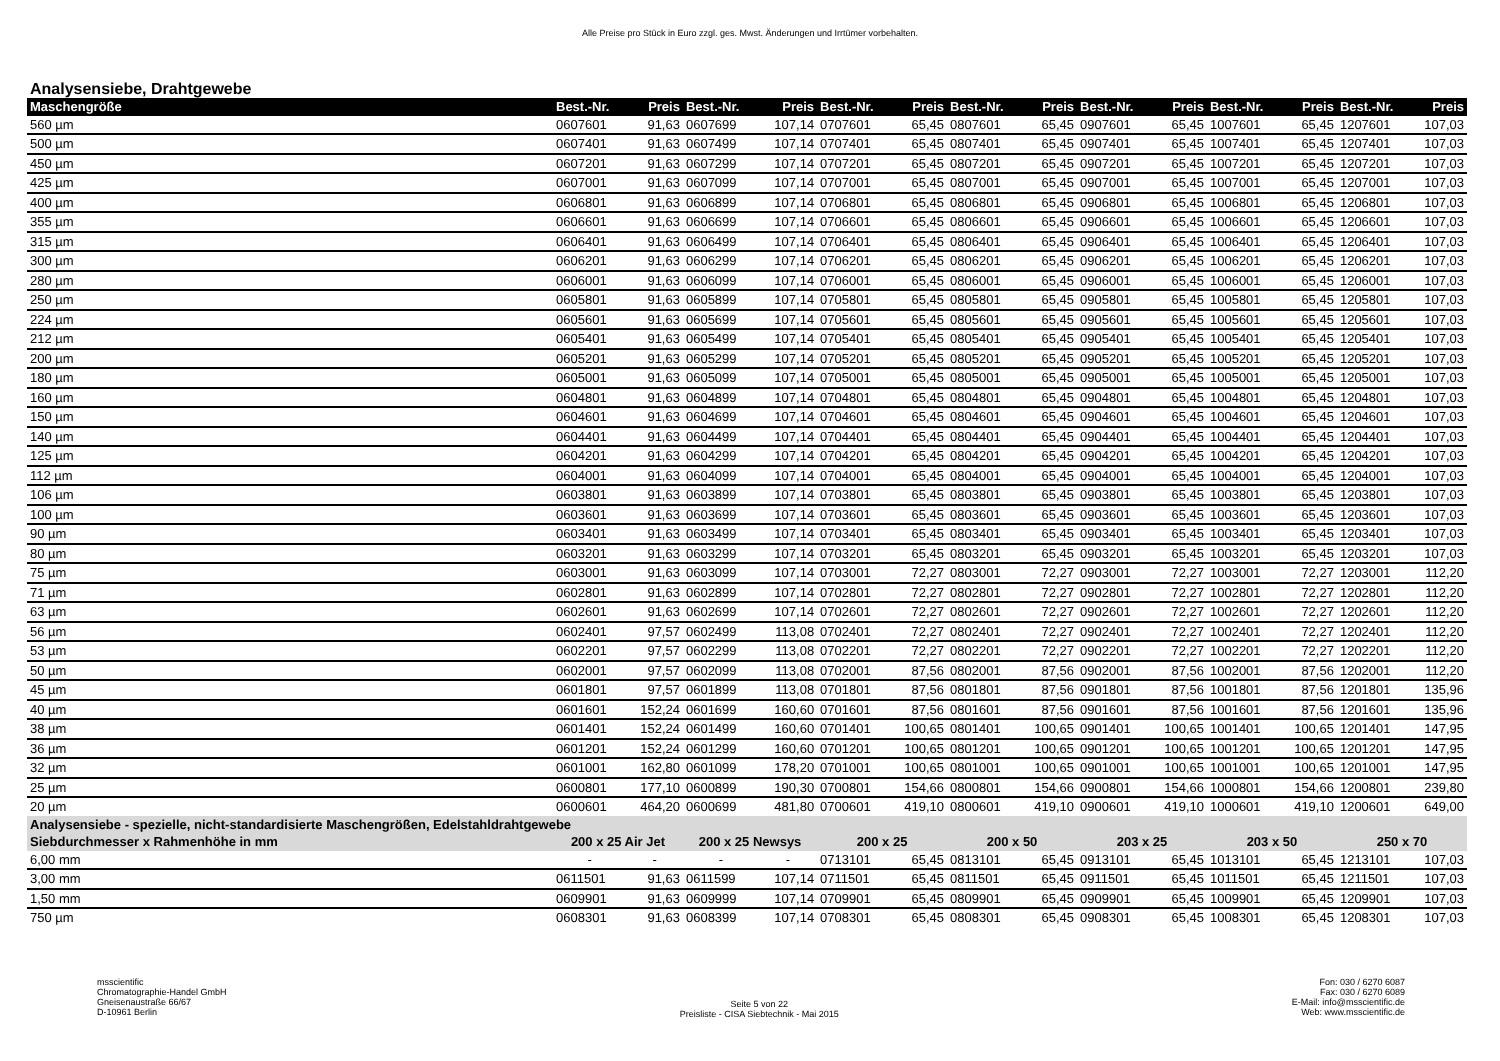Alle Preise pro Stück in Euro zzgl. ges. Mwst. Änderungen und Irrtümer vorbehalten.
Analysensiebe, Drahtgewebe
| Maschengröße | Best.-Nr. | Preis | Best.-Nr. | Preis | Best.-Nr. | Preis | Best.-Nr. | Preis | Best.-Nr. | Preis | Best.-Nr. | Preis | Best.-Nr. | Preis |
| --- | --- | --- | --- | --- | --- | --- | --- | --- | --- | --- | --- | --- | --- | --- |
| 560 µm | 0607601 | 91,63 | 0607699 | 107,14 | 0707601 | 65,45 | 0807601 | 65,45 | 0907601 | 65,45 | 1007601 | 65,45 | 1207601 | 107,03 |
| 500 µm | 0607401 | 91,63 | 0607499 | 107,14 | 0707401 | 65,45 | 0807401 | 65,45 | 0907401 | 65,45 | 1007401 | 65,45 | 1207401 | 107,03 |
| 450 µm | 0607201 | 91,63 | 0607299 | 107,14 | 0707201 | 65,45 | 0807201 | 65,45 | 0907201 | 65,45 | 1007201 | 65,45 | 1207201 | 107,03 |
| 425 µm | 0607001 | 91,63 | 0607099 | 107,14 | 0707001 | 65,45 | 0807001 | 65,45 | 0907001 | 65,45 | 1007001 | 65,45 | 1207001 | 107,03 |
| 400 µm | 0606801 | 91,63 | 0606899 | 107,14 | 0706801 | 65,45 | 0806801 | 65,45 | 0906801 | 65,45 | 1006801 | 65,45 | 1206801 | 107,03 |
| 355 µm | 0606601 | 91,63 | 0606699 | 107,14 | 0706601 | 65,45 | 0806601 | 65,45 | 0906601 | 65,45 | 1006601 | 65,45 | 1206601 | 107,03 |
| 315 µm | 0606401 | 91,63 | 0606499 | 107,14 | 0706401 | 65,45 | 0806401 | 65,45 | 0906401 | 65,45 | 1006401 | 65,45 | 1206401 | 107,03 |
| 300 µm | 0606201 | 91,63 | 0606299 | 107,14 | 0706201 | 65,45 | 0806201 | 65,45 | 0906201 | 65,45 | 1006201 | 65,45 | 1206201 | 107,03 |
| 280 µm | 0606001 | 91,63 | 0606099 | 107,14 | 0706001 | 65,45 | 0806001 | 65,45 | 0906001 | 65,45 | 1006001 | 65,45 | 1206001 | 107,03 |
| 250 µm | 0605801 | 91,63 | 0605899 | 107,14 | 0705801 | 65,45 | 0805801 | 65,45 | 0905801 | 65,45 | 1005801 | 65,45 | 1205801 | 107,03 |
| 224 µm | 0605601 | 91,63 | 0605699 | 107,14 | 0705601 | 65,45 | 0805601 | 65,45 | 0905601 | 65,45 | 1005601 | 65,45 | 1205601 | 107,03 |
| 212 µm | 0605401 | 91,63 | 0605499 | 107,14 | 0705401 | 65,45 | 0805401 | 65,45 | 0905401 | 65,45 | 1005401 | 65,45 | 1205401 | 107,03 |
| 200 µm | 0605201 | 91,63 | 0605299 | 107,14 | 0705201 | 65,45 | 0805201 | 65,45 | 0905201 | 65,45 | 1005201 | 65,45 | 1205201 | 107,03 |
| 180 µm | 0605001 | 91,63 | 0605099 | 107,14 | 0705001 | 65,45 | 0805001 | 65,45 | 0905001 | 65,45 | 1005001 | 65,45 | 1205001 | 107,03 |
| 160 µm | 0604801 | 91,63 | 0604899 | 107,14 | 0704801 | 65,45 | 0804801 | 65,45 | 0904801 | 65,45 | 1004801 | 65,45 | 1204801 | 107,03 |
| 150 µm | 0604601 | 91,63 | 0604699 | 107,14 | 0704601 | 65,45 | 0804601 | 65,45 | 0904601 | 65,45 | 1004601 | 65,45 | 1204601 | 107,03 |
| 140 µm | 0604401 | 91,63 | 0604499 | 107,14 | 0704401 | 65,45 | 0804401 | 65,45 | 0904401 | 65,45 | 1004401 | 65,45 | 1204401 | 107,03 |
| 125 µm | 0604201 | 91,63 | 0604299 | 107,14 | 0704201 | 65,45 | 0804201 | 65,45 | 0904201 | 65,45 | 1004201 | 65,45 | 1204201 | 107,03 |
| 112 µm | 0604001 | 91,63 | 0604099 | 107,14 | 0704001 | 65,45 | 0804001 | 65,45 | 0904001 | 65,45 | 1004001 | 65,45 | 1204001 | 107,03 |
| 106 µm | 0603801 | 91,63 | 0603899 | 107,14 | 0703801 | 65,45 | 0803801 | 65,45 | 0903801 | 65,45 | 1003801 | 65,45 | 1203801 | 107,03 |
| 100 µm | 0603601 | 91,63 | 0603699 | 107,14 | 0703601 | 65,45 | 0803601 | 65,45 | 0903601 | 65,45 | 1003601 | 65,45 | 1203601 | 107,03 |
| 90 µm | 0603401 | 91,63 | 0603499 | 107,14 | 0703401 | 65,45 | 0803401 | 65,45 | 0903401 | 65,45 | 1003401 | 65,45 | 1203401 | 107,03 |
| 80 µm | 0603201 | 91,63 | 0603299 | 107,14 | 0703201 | 65,45 | 0803201 | 65,45 | 0903201 | 65,45 | 1003201 | 65,45 | 1203201 | 107,03 |
| 75 µm | 0603001 | 91,63 | 0603099 | 107,14 | 0703001 | 72,27 | 0803001 | 72,27 | 0903001 | 72,27 | 1003001 | 72,27 | 1203001 | 112,20 |
| 71 µm | 0602801 | 91,63 | 0602899 | 107,14 | 0702801 | 72,27 | 0802801 | 72,27 | 0902801 | 72,27 | 1002801 | 72,27 | 1202801 | 112,20 |
| 63 µm | 0602601 | 91,63 | 0602699 | 107,14 | 0702601 | 72,27 | 0802601 | 72,27 | 0902601 | 72,27 | 1002601 | 72,27 | 1202601 | 112,20 |
| 56 µm | 0602401 | 97,57 | 0602499 | 113,08 | 0702401 | 72,27 | 0802401 | 72,27 | 0902401 | 72,27 | 1002401 | 72,27 | 1202401 | 112,20 |
| 53 µm | 0602201 | 97,57 | 0602299 | 113,08 | 0702201 | 72,27 | 0802201 | 72,27 | 0902201 | 72,27 | 1002201 | 72,27 | 1202201 | 112,20 |
| 50 µm | 0602001 | 97,57 | 0602099 | 113,08 | 0702001 | 87,56 | 0802001 | 87,56 | 0902001 | 87,56 | 1002001 | 87,56 | 1202001 | 112,20 |
| 45 µm | 0601801 | 97,57 | 0601899 | 113,08 | 0701801 | 87,56 | 0801801 | 87,56 | 0901801 | 87,56 | 1001801 | 87,56 | 1201801 | 135,96 |
| 40 µm | 0601601 | 152,24 | 0601699 | 160,60 | 0701601 | 87,56 | 0801601 | 87,56 | 0901601 | 87,56 | 1001601 | 87,56 | 1201601 | 135,96 |
| 38 µm | 0601401 | 152,24 | 0601499 | 160,60 | 0701401 | 100,65 | 0801401 | 100,65 | 0901401 | 100,65 | 1001401 | 100,65 | 1201401 | 147,95 |
| 36 µm | 0601201 | 152,24 | 0601299 | 160,60 | 0701201 | 100,65 | 0801201 | 100,65 | 0901201 | 100,65 | 1001201 | 100,65 | 1201201 | 147,95 |
| 32 µm | 0601001 | 162,80 | 0601099 | 178,20 | 0701001 | 100,65 | 0801001 | 100,65 | 0901001 | 100,65 | 1001001 | 100,65 | 1201001 | 147,95 |
| 25 µm | 0600801 | 177,10 | 0600899 | 190,30 | 0700801 | 154,66 | 0800801 | 154,66 | 0900801 | 154,66 | 1000801 | 154,66 | 1200801 | 239,80 |
| 20 µm | 0600601 | 464,20 | 0600699 | 481,80 | 0700601 | 419,10 | 0800601 | 419,10 | 0900601 | 419,10 | 1000601 | 419,10 | 1200601 | 649,00 |
| Analysensiebe - spezielle, nicht-standardisierte Maschengrößen, Edelstahldrahtgewebe | | | | | | | | | | | | | | |
| Siebdurchmesser x Rahmenhöhe in mm | 200 x 25 Air Jet | | 200 x 25 Newsys | | 200 x 25 | | 200 x 50 | | 203 x 25 | | 203 x 50 | | 250 x 70 | |
| 6,00 mm | - | - | - | - | 0713101 | 65,45 | 0813101 | 65,45 | 0913101 | 65,45 | 1013101 | 65,45 | 1213101 | 107,03 |
| 3,00 mm | 0611501 | 91,63 | 0611599 | 107,14 | 0711501 | 65,45 | 0811501 | 65,45 | 0911501 | 65,45 | 1011501 | 65,45 | 1211501 | 107,03 |
| 1,50 mm | 0609901 | 91,63 | 0609999 | 107,14 | 0709901 | 65,45 | 0809901 | 65,45 | 0909901 | 65,45 | 1009901 | 65,45 | 1209901 | 107,03 |
| 750 µm | 0608301 | 91,63 | 0608399 | 107,14 | 0708301 | 65,45 | 0808301 | 65,45 | 0908301 | 65,45 | 1008301 | 65,45 | 1208301 | 107,03 |
msscientific
Chromatographie-Handel GmbH
Gneisenaustraße 66/67
D-10961 Berlin
Seite 5 von 22
Preisliste - CISA Siebtechnik - Mai 2015
Fon: 030 / 6270 6087
Fax: 030 / 6270 6089
E-Mail: info@msscientific.de
Web: www.msscientific.de